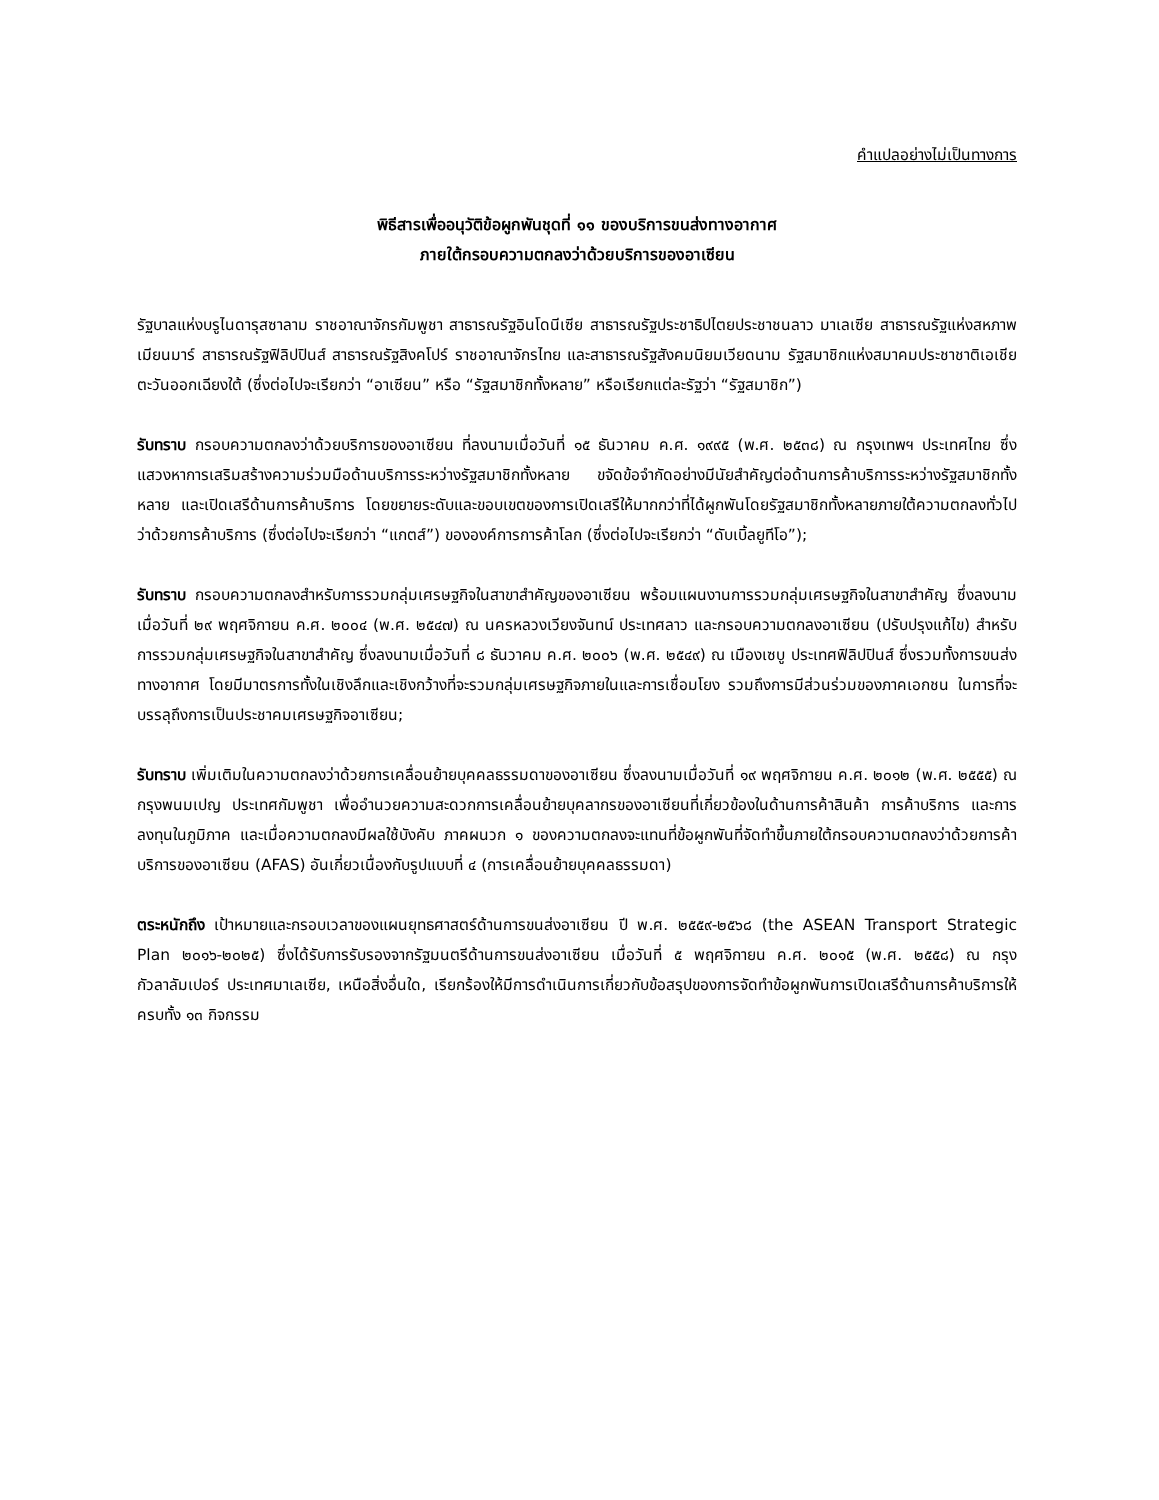คำแปลอย่างไม่เป็นทางการ
พิธีสารเพื่ออนุวัติข้อผูกพันชุดที่ ๑๑ ของบริการขนส่งทางอากาศ
ภายใต้กรอบความตกลงว่าด้วยบริการของอาเซียน
รัฐบาลแห่งบรูไนดารุสซาลาม ราชอาณาจักรกัมพูชา สาธารณรัฐอินโดนีเซีย สาธารณรัฐประชาธิปไตยประชาชนลาว มาเลเซีย สาธารณรัฐแห่งสหภาพเมียนมาร์ สาธารณรัฐฟิลิปปินส์ สาธารณรัฐสิงคโปร์ ราชอาณาจักรไทย และสาธารณรัฐสังคมนิยมเวียดนาม รัฐสมาชิกแห่งสมาคมประชาชาติเอเชียตะวันออกเฉียงใต้ (ซึ่งต่อไปจะเรียกว่า “อาเซียน” หรือ “รัฐสมาชิกทั้งหลาย” หรือเรียกแต่ละรัฐว่า “รัฐสมาชิก”)
รับทราบ กรอบความตกลงว่าด้วยบริการของอาเซียน ที่ลงนามเมื่อวันที่ ๑๕ ธันวาคม ค.ศ. ๑๙๙๕ (พ.ศ. ๒๕๓๘) ณ กรุงเทพฯ ประเทศไทย ซึ่งแสวงหาการเสริมสร้างความร่วมมือด้านบริการระหว่างรัฐสมาชิกทั้งหลาย ขจัดข้อจำกัดอย่างมีนัยสำคัญต่อด้านการค้าบริการระหว่างรัฐสมาชิกทั้งหลาย และเปิดเสรีด้านการค้าบริการ โดยขยายระดับและขอบเขตของการเปิดเสรีให้มากกว่าที่ได้ผูกพันโดยรัฐสมาชิกทั้งหลายภายใต้ความตกลงทั่วไปว่าด้วยการค้าบริการ (ซึ่งต่อไปจะเรียกว่า “แกตส์”) ขององค์การการค้าโลก (ซึ่งต่อไปจะเรียกว่า “ดับเบิ้ลยูทีโอ”);
รับทราบ กรอบความตกลงสำหรับการรวมกลุ่มเศรษฐกิจในสาขาสำคัญของอาเซียน พร้อมแผนงานการรวมกลุ่มเศรษฐกิจในสาขาสำคัญ ซึ่งลงนามเมื่อวันที่ ๒๙ พฤศจิกายน ค.ศ. ๒๐๐๔ (พ.ศ. ๒๕๔๗) ณ นครหลวงเวียงจันทน์ ประเทศลาว และกรอบความตกลงอาเซียน (ปรับปรุงแก้ไข) สำหรับการรวมกลุ่มเศรษฐกิจในสาขาสำคัญ ซึ่งลงนามเมื่อวันที่ ๘ ธันวาคม ค.ศ. ๒๐๐๖ (พ.ศ. ๒๕๔๙) ณ เมืองเซบู ประเทศฟิลิปปินส์ ซึ่งรวมทั้งการขนส่งทางอากาศ โดยมีมาตรการทั้งในเชิงลึกและเชิงกว้างที่จะรวมกลุ่มเศรษฐกิจภายในและการเชื่อมโยง รวมถึงการมีส่วนร่วมของภาคเอกชน ในการที่จะบรรลุถึงการเป็นประชาคมเศรษฐกิจอาเซียน;
รับทราบ เพิ่มเติมในความตกลงว่าด้วยการเคลื่อนย้ายบุคคลธรรมดาของอาเซียน ซึ่งลงนามเมื่อวันที่ ๑๙ พฤศจิกายน ค.ศ. ๒๐๑๒ (พ.ศ. ๒๕๕๕) ณ กรุงพนมเปญ ประเทศกัมพูชา เพื่ออำนวยความสะดวกการเคลื่อนย้ายบุคลากรของอาเซียนที่เกี่ยวข้องในด้านการค้าสินค้า การค้าบริการ และการลงทุนในภูมิภาค และเมื่อความตกลงมีผลใช้บังคับ ภาคผนวก ๑ ของความตกลงจะแทนที่ข้อผูกพันที่จัดทำขึ้นภายใต้กรอบความตกลงว่าด้วยการค้าบริการของอาเซียน (AFAS) อันเกี่ยวเนื่องกับรูปแบบที่ ๔ (การเคลื่อนย้ายบุคคลธรรมดา)
ตระหนักถึง เป้าหมายและกรอบเวลาของแผนยุทธศาสตร์ด้านการขนส่งอาเซียน ปี พ.ศ. ๒๕๕๙-๒๕๖๘ (the ASEAN Transport Strategic Plan ๒๐๑๖-๒๐๒๕) ซึ่งได้รับการรับรองจากรัฐมนตรีด้านการขนส่งอาเซียน เมื่อวันที่ ๕ พฤศจิกายน ค.ศ. ๒๐๑๕ (พ.ศ. ๒๕๕๘) ณ กรุงกัวลาลัมเปอร์ ประเทศมาเลเซีย, เหนือสิ่งอื่นใด, เรียกร้องให้มีการดำเนินการเกี่ยวกับข้อสรุปของการจัดทำข้อผูกพันการเปิดเสรีด้านการค้าบริการให้ครบทั้ง ๑๓ กิจกรรม